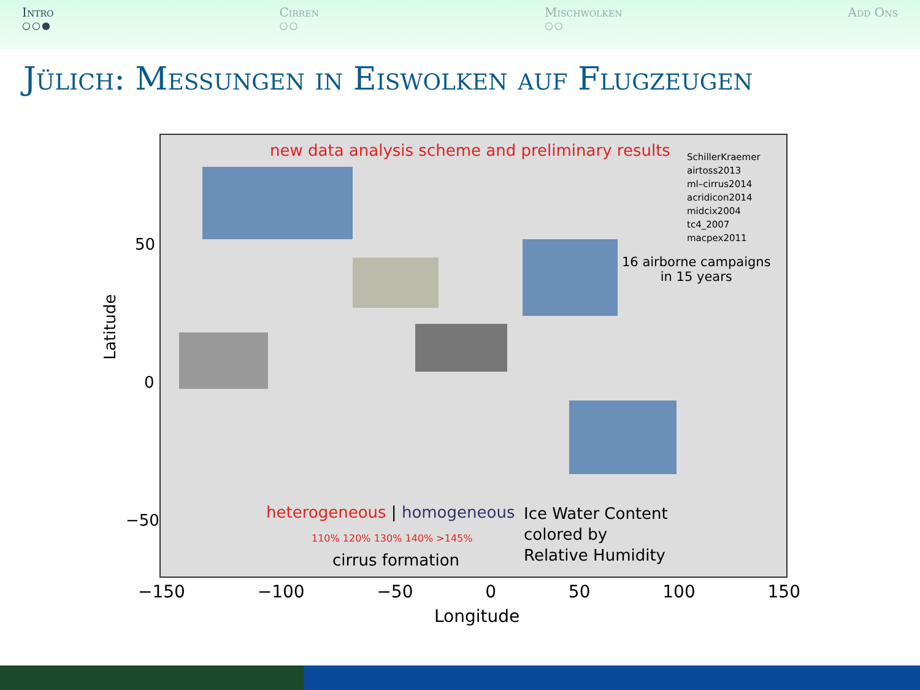Intro
○○●
Cirren
○○
Mischwolken
○○
Add Ons
Jülich: Messungen in Eiswolken auf Flugzeugen
new data analysis scheme and preliminary results
SchillerKraemer
airtoss2013
ml–cirrus2014
acridicon2014
midcix2004
tc4_2007
macpex2011
16 airborne campaigns
in 15 years
heterogeneous | homogeneous
110% 120% 130% 140% >145%
cirrus formation
Ice Water Content
colored by
Relative Humidity
Latitude
50
0
−50
−150 −100 −50 0 50 100 150
Longitude